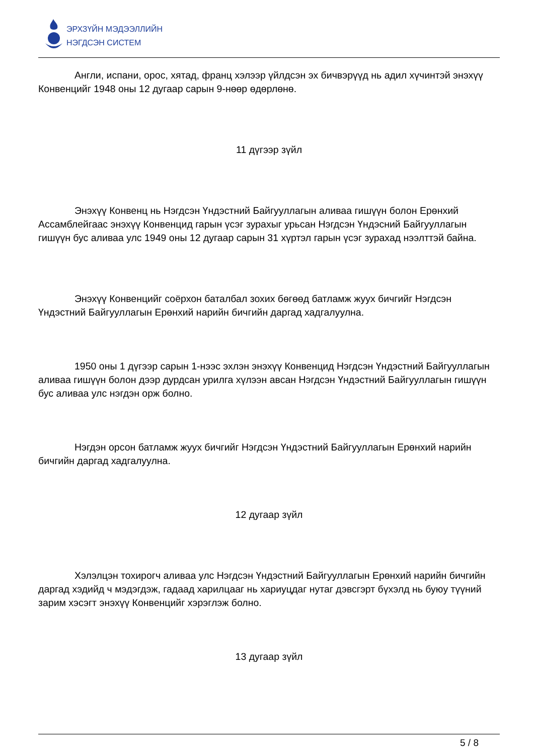ЭРХЗҮЙН МЭДЭЭЛЛИЙН
НЭГДСЭН СИСТЕМ
Англи, испани, орос, хятад, франц хэлээр үйлдсэн эх бичвэрүүд нь адил хүчинтэй энэхүү Конвенцийг 1948 оны 12 дугаар сарын 9-нөөр өдөрлөнө.
11 дүгээр зүйл
Энэхүү Конвенц нь Нэгдсэн Үндэстний Байгууллагын аливаа гишүүн болон Ерөнхий Ассамблейгаас энэхүү Конвенцид гарын үсэг зурахыг урьсан Нэгдсэн Үндэсний Байгууллагын гишүүн бус аливаа улс 1949 оны 12 дугаар сарын 31 хүртэл гарын үсэг зурахад нээлттэй байна.
Энэхүү Конвенцийг соёрхон баталбал зохих бөгөөд батламж жуух бичгийг Нэгдсэн Үндэстний Байгууллагын Ерөнхий нарийн бичгийн даргад хадгалуулна.
1950 оны 1 дүгээр сарын 1-нээс эхлэн энэхүү Конвенцид Нэгдсэн Үндэстний Байгууллагын аливаа гишүүн болон дээр дурдсан урилга хүлээн авсан Нэгдсэн Үндэстний Байгууллагын гишүүн бус аливаа улс нэгдэн орж болно.
Нэгдэн орсон батламж жуух бичгийг Нэгдсэн Үндэстний Байгууллагын Ерөнхий нарийн бичгийн даргад хадгалуулна.
12 дугаар зүйл
Хэлэлцэн тохирогч аливаа улс Нэгдсэн Үндэстний Байгууллагын Ерөнхий нарийн бичгийн даргад хэдийд ч мэдэгдэж, гадаад харилцааг нь хариуцдаг нутаг дэвсгэрт бүхэлд нь буюу түүний зарим хэсэгт энэхүү Конвенцийг хэрэглэж болно.
13 дугаар зүйл
5 / 8